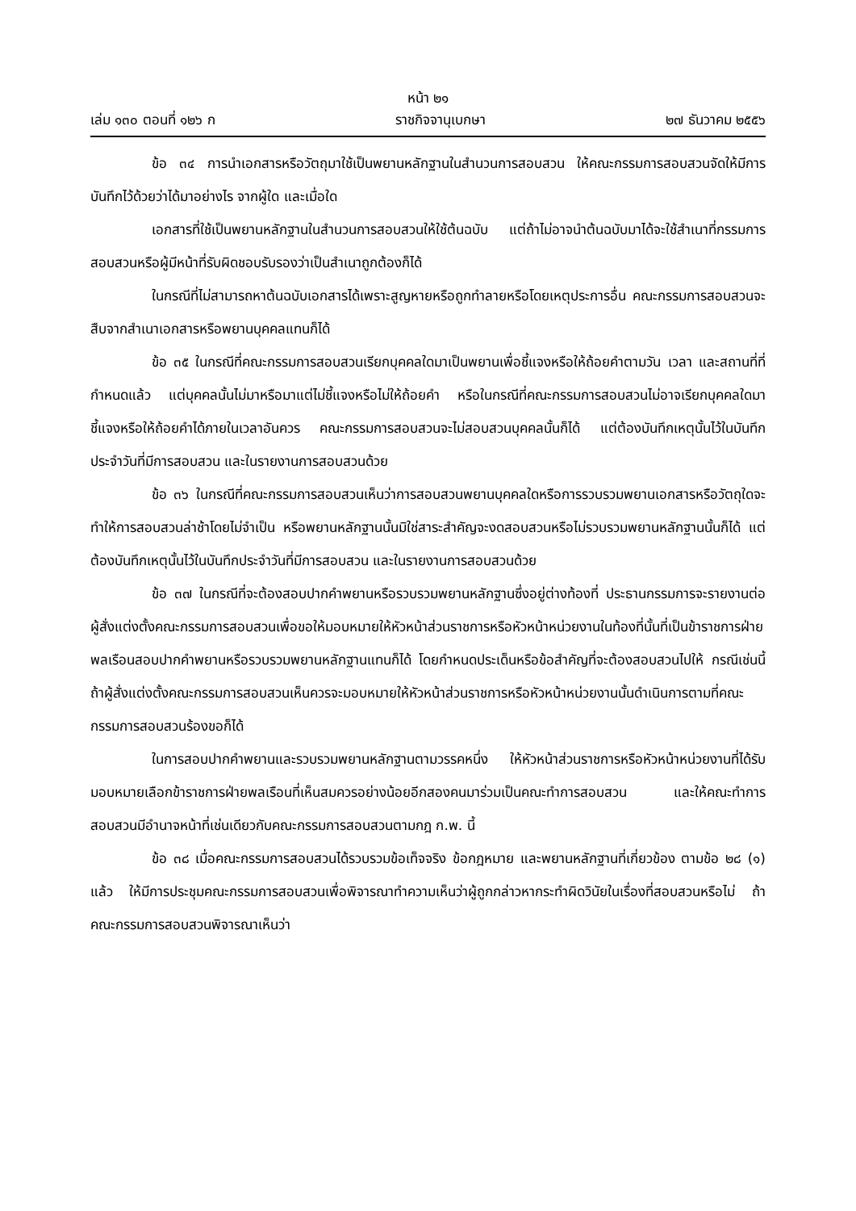หน้า ๒๑
เล่ม ๑๓๐ ตอนที่ ๑๒๖ ก ราชกิจจานุเบกษา ๒๗ ธันวาคม ๒๕๕๖
ข้อ ๓๔ การนำเอกสารหรือวัตถุมาใช้เป็นพยานหลักฐานในสำนวนการสอบสวน ให้คณะกรรมการสอบสวนจัดให้มีการบันทึกไว้ด้วยว่าได้มาอย่างไร จากผู้ใด และเมื่อใด
เอกสารที่ใช้เป็นพยานหลักฐานในสำนวนการสอบสวนให้ใช้ต้นฉบับ แต่ถ้าไม่อาจนำต้นฉบับมาได้จะใช้สำเนาที่กรรมการสอบสวนหรือผู้มีหน้าที่รับผิดชอบรับรองว่าเป็นสำเนาถูกต้องก็ได้
ในกรณีที่ไม่สามารถหาต้นฉบับเอกสารได้เพราะสูญหายหรือถูกทำลายหรือโดยเหตุประการอื่น คณะกรรมการสอบสวนจะสืบจากสำเนาเอกสารหรือพยานบุคคลแทนก็ได้
ข้อ ๓๕ ในกรณีที่คณะกรรมการสอบสวนเรียกบุคคลใดมาเป็นพยานเพื่อชี้แจงหรือให้ถ้อยคำตามวัน เวลา และสถานที่ที่กำหนดแล้ว แต่บุคคลนั้นไม่มาหรือมาแต่ไม่ชี้แจงหรือไม่ให้ถ้อยคำ หรือในกรณีที่คณะกรรมการสอบสวนไม่อาจเรียกบุคคลใดมาชี้แจงหรือให้ถ้อยคำได้ภายในเวลาอันควร คณะกรรมการสอบสวนจะไม่สอบสวนบุคคลนั้นก็ได้ แต่ต้องบันทึกเหตุนั้นไว้ในบันทึกประจำวันที่มีการสอบสวน และในรายงานการสอบสวนด้วย
ข้อ ๓๖ ในกรณีที่คณะกรรมการสอบสวนเห็นว่าการสอบสวนพยานบุคคลใดหรือการรวบรวมพยานเอกสารหรือวัตถุใดจะทำให้การสอบสวนล่าช้าโดยไม่จำเป็น หรือพยานหลักฐานนั้นมิใช่สาระสำคัญจะงดสอบสวนหรือไม่รวบรวมพยานหลักฐานนั้นก็ได้ แต่ต้องบันทึกเหตุนั้นไว้ในบันทึกประจำวันที่มีการสอบสวน และในรายงานการสอบสวนด้วย
ข้อ ๓๗ ในกรณีที่จะต้องสอบปากคำพยานหรือรวบรวมพยานหลักฐานซึ่งอยู่ต่างท้องที่ ประธานกรรมการจะรายงานต่อผู้สั่งแต่งตั้งคณะกรรมการสอบสวนเพื่อขอให้มอบหมายให้หัวหน้าส่วนราชการหรือหัวหน้าหน่วยงานในท้องที่นั้นที่เป็นข้าราชการฝ่ายพลเรือนสอบปากคำพยานหรือรวบรวมพยานหลักฐานแทนก็ได้ โดยกำหนดประเด็นหรือข้อสำคัญที่จะต้องสอบสวนไปให้ กรณีเช่นนี้ ถ้าผู้สั่งแต่งตั้งคณะกรรมการสอบสวนเห็นควรจะมอบหมายให้หัวหน้าส่วนราชการหรือหัวหน้าหน่วยงานนั้นดำเนินการตามที่คณะกรรมการสอบสวนร้องขอก็ได้
ในการสอบปากคำพยานและรวบรวมพยานหลักฐานตามวรรคหนึ่ง ให้หัวหน้าส่วนราชการหรือหัวหน้าหน่วยงานที่ได้รับมอบหมายเลือกข้าราชการฝ่ายพลเรือนที่เห็นสมควรอย่างน้อยอีกสองคนมาร่วมเป็นคณะทำการสอบสวน และให้คณะทำการสอบสวนมีอำนาจหน้าที่เช่นเดียวกับคณะกรรมการสอบสวนตามกฎ ก.พ. นี้
ข้อ ๓๘ เมื่อคณะกรรมการสอบสวนได้รวบรวมข้อเท็จจริง ข้อกฎหมาย และพยานหลักฐานที่เกี่ยวข้อง ตามข้อ ๒๘ (๑) แล้ว ให้มีการประชุมคณะกรรมการสอบสวนเพื่อพิจารณาทำความเห็นว่าผู้ถูกกล่าวหากระทำผิดวินัยในเรื่องที่สอบสวนหรือไม่ ถ้าคณะกรรมการสอบสวนพิจารณาเห็นว่า